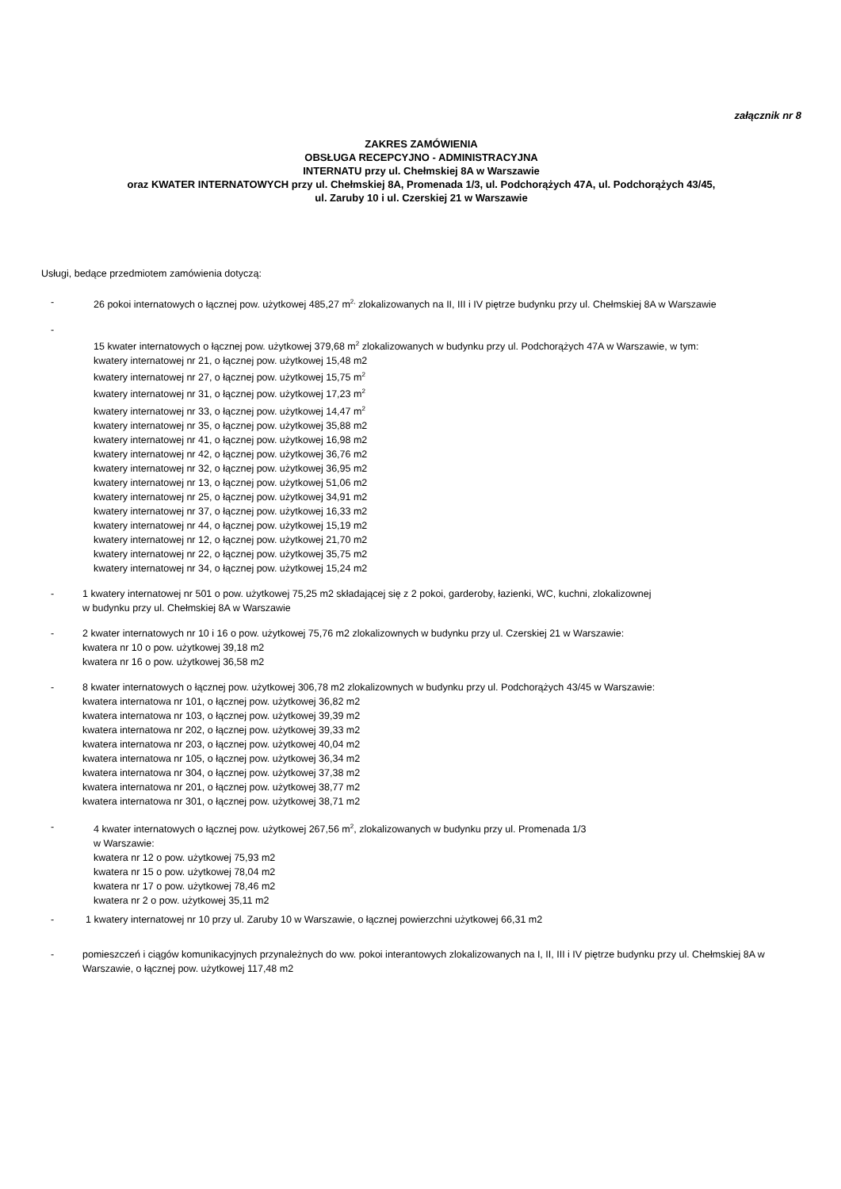załącznik nr 8
ZAKRES ZAMÓWIENIA
OBSŁUGA RECEPCYJNO - ADMINISTRACYJNA
INTERNATU przy ul. Chełmskiej 8A w Warszawie
oraz KWATER INTERNATOWYCH przy ul. Chełmskiej 8A, Promenada 1/3, ul. Podchorążych 47A, ul. Podchorążych 43/45,
ul. Zaruby 10 i ul. Czerskiej 21 w Warszawie
Usługi, bedące przedmiotem zamówienia dotyczą:
- 26 pokoi internatowych o łącznej pow. użytkowej 485,27 m<sup>2,</sup> zlokalizowanych na II, III i IV piętrze budynku przy ul. Chełmskiej 8A w Warszawie
-
15 kwater internatowych o łącznej pow. użytkowej 379,68 m<sup>2</sup> zlokalizowanych w budynku przy ul. Podchorążych 47A w Warszawie, w tym:
kwatery internatowej nr 21, o łącznej pow. użytkowej 15,48 m2
kwatery internatowej nr 27, o łącznej pow. użytkowej 15,75 m<sup>2</sup>
kwatery internatowej nr 31, o łącznej pow. użytkowej 17,23 m<sup>2</sup>
kwatery internatowej nr 33, o łącznej pow. użytkowej 14,47 m<sup>2</sup>
kwatery internatowej nr 35, o łącznej pow. użytkowej 35,88 m2
kwatery internatowej nr 41, o łącznej pow. użytkowej 16,98 m2
kwatery internatowej nr 42, o łącznej pow. użytkowej 36,76 m2
kwatery internatowej nr 32, o łącznej pow. użytkowej 36,95 m2
kwatery internatowej nr 13, o łącznej pow. użytkowej 51,06 m2
kwatery internatowej nr 25, o łącznej pow. użytkowej 34,91 m2
kwatery internatowej nr 37, o łącznej pow. użytkowej 16,33 m2
kwatery internatowej nr 44, o łącznej pow. użytkowej 15,19 m2
kwatery internatowej nr 12, o łącznej pow. użytkowej 21,70 m2
kwatery internatowej nr 22, o łącznej pow. użytkowej 35,75 m2
kwatery internatowej nr 34, o łącznej pow. użytkowej 15,24 m2
- 1 kwatery internatowej nr 501 o pow. użytkowej 75,25 m2 składającej się z 2 pokoi, garderoby, łazienki, WC, kuchni, zlokalizownej
w budynku przy ul. Chełmskiej 8A w Warszawie
- 2 kwater internatowych nr 10 i 16 o pow. użytkowej 75,76 m2 zlokalizownych w budynku przy ul. Czerskiej 21 w Warszawie:
kwatera nr 10 o pow. użytkowej 39,18 m2
kwatera nr 16 o pow. użytkowej 36,58 m2
- 8 kwater internatowych o łącznej pow. użytkowej 306,78 m2 zlokalizownych w budynku przy ul. Podchorążych 43/45 w Warszawie:
kwatera internatowa nr 101, o łącznej pow. użytkowej 36,82 m2
kwatera internatowa nr 103, o łącznej pow. użytkowej 39,39 m2
kwatera internatowa nr 202, o łącznej pow. użytkowej 39,33 m2
kwatera internatowa nr 203, o łącznej pow. użytkowej 40,04 m2
kwatera internatowa nr 105, o łącznej pow. użytkowej 36,34 m2
kwatera internatowa nr 304, o łącznej pow. użytkowej 37,38 m2
kwatera internatowa nr 201, o łącznej pow. użytkowej 38,77 m2
kwatera internatowa nr 301, o łącznej pow. użytkowej 38,71 m2
- 4 kwater internatowych o łącznej pow. użytkowej 267,56 m<sup>2</sup>, zlokalizowanych w budynku przy ul. Promenada 1/3
w Warszawie:
kwatera nr 12 o pow. użytkowej 75,93 m2
kwatera nr 15 o pow. użytkowej 78,04 m2
kwatera nr 17 o pow. użytkowej 78,46 m2
kwatera nr 2 o pow. użytkowej 35,11 m2
- 1 kwatery internatowej nr 10 przy ul. Zaruby 10 w Warszawie, o łącznej powierzchni użytkowej 66,31 m2
- pomieszczeń i ciągów komunikacyjnych przynależnych do ww. pokoi interantowych zlokalizowanych na I, II, III i IV piętrze budynku przy ul. Chełmskiej 8A w Warszawie, o łącznej pow. użytkowej 117,48 m2